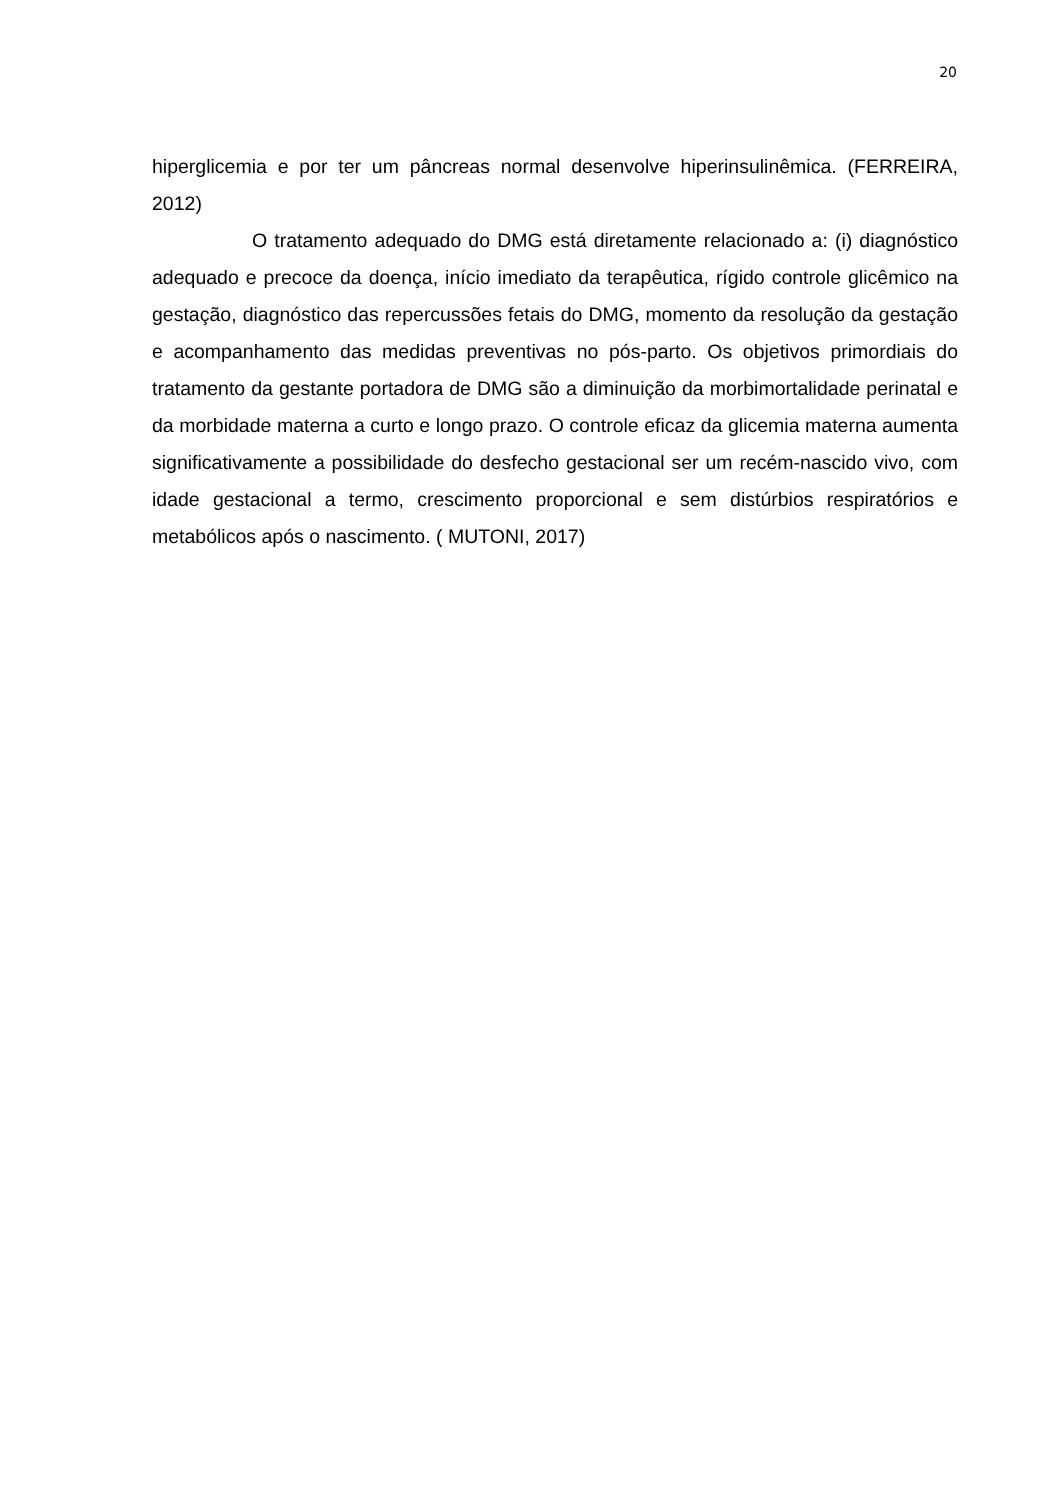20
hiperglicemia e por ter um pâncreas normal desenvolve hiperinsulinêmica. (FERREIRA, 2012)
O tratamento adequado do DMG está diretamente relacionado a: (i) diagnóstico adequado e precoce da doença, início imediato da terapêutica, rígido controle glicêmico na gestação, diagnóstico das repercussões fetais do DMG, momento da resolução da gestação e acompanhamento das medidas preventivas no pós-parto. Os objetivos primordiais do tratamento da gestante portadora de DMG são a diminuição da morbimortalidade perinatal e da morbidade materna a curto e longo prazo. O controle eficaz da glicemia materna aumenta significativamente a possibilidade do desfecho gestacional ser um recém-nascido vivo, com idade gestacional a termo, crescimento proporcional e sem distúrbios respiratórios e metabólicos após o nascimento. ( MUTONI, 2017)